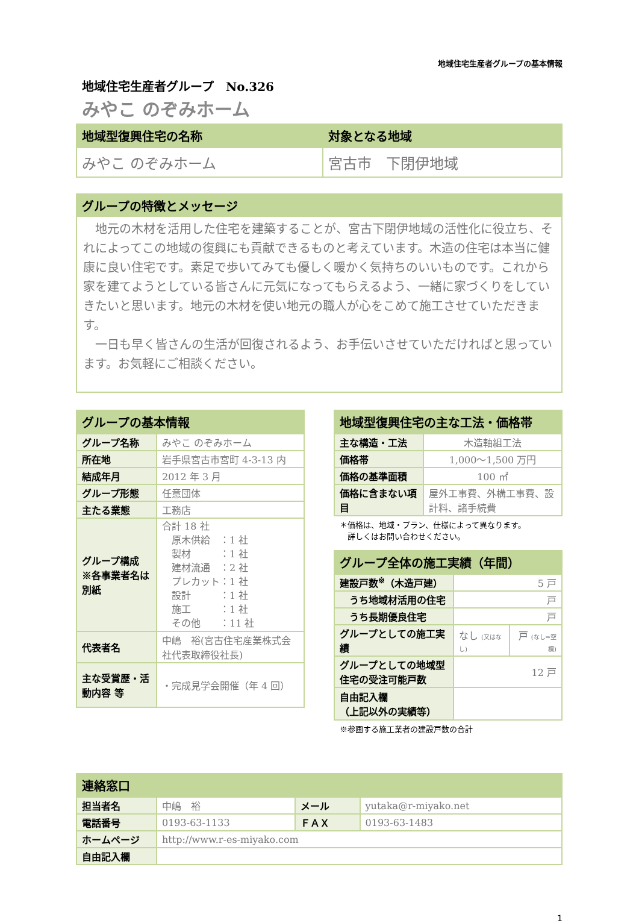地域住宅生産者グループの基本情報
地域住宅生産者グループ　No.326
みやこ のぞみホーム
| 地域型復興住宅の名称 | 対象となる地域 |
| --- | --- |
| みやこ のぞみホーム | 宮古市 下閉伊地域 |
| グループの特徴とメッセージ |
| --- |
　地元の木材を活用した住宅を建築することが、宮古下閉伊地域の活性化に役立ち、それによってこの地域の復興にも貢献できるものと考えています。木造の住宅は本当に健康に良い住宅です。素足で歩いてみても優しく暖かく気持ちのいいものです。これから家を建てようとしている皆さんに元気になってもらえるよう、一緒に家づくりをしていきたいと思います。地元の木材を使い地元の職人が心をこめて施工させていただきます。
　一日も早く皆さんの生活が回復されるよう、お手伝いさせていただければと思っています。お気軽にご相談ください。
| グループの基本情報 | |
| --- | --- |
| グループ名称 | みやこ のぞみホーム |
| 所在地 | 岩手県宮古市宮町 4-3-13 内 |
| 結成年月 | 2012 年 3 月 |
| グループ形態 | 任意団体 |
| 主たる業態 | 工務店 |
| グループ構成 ※各事業者名は別紙 | 合計 18 社 原木供給 ：1 社 製材 ：1 社 建材流通 ：2 社 プレカット：1 社 設計 ：1 社 施工 ：1 社 その他 ：11 社 |
| 代表者名 | 中嶋 裕(宮古住宅産業株式会社代表取締役社長) |
| 主な受賞歴・活動内容 等 | ・完成見学会開催（年 4 回） |
| 地域型復興住宅の主な工法・価格帯 | |
| --- | --- |
| 主な構造・工法 | 木造軸組工法 |
| 価格帯 | 1,000～1,500 万円 |
| 価格の基準面積 | 100 ㎡ |
| 価格に含まない項目 | 屋外工事費、外構工事費、設計料、諸手続費 |
＊価格は、地域・プラン、仕様によって異なります。
　詳しくはお問い合わせください。
| グループ全体の施工実績（年間） | | |
| --- | --- | --- |
| 建設戸数<sup>※</sup>（木造戸建） | 5 戸 | |
| うち地域材活用の住宅 | 戸 | |
| うち長期優良住宅 | 戸 | |
| グループとしての施工実績 | なし (又はなし) | 戸 (なし⇒空欄) |
| グループとしての地域型住宅の受注可能戸数 | 12 戸 | |
| 自由記入欄 （上記以外の実績等） | | |
※参画する施工業者の建設戸数の合計
| 連絡窓口 | | | |
| --- | --- | --- | --- |
| 担当者名 | 中嶋 裕 | メール | yutaka@r-miyako.net |
| 電話番号 | 0193-63-1133 | ＦＡＸ | 0193-63-1483 |
| ホームページ | http://www.r-es-miyako.com | | |
| 自由記入欄 | | | |
1